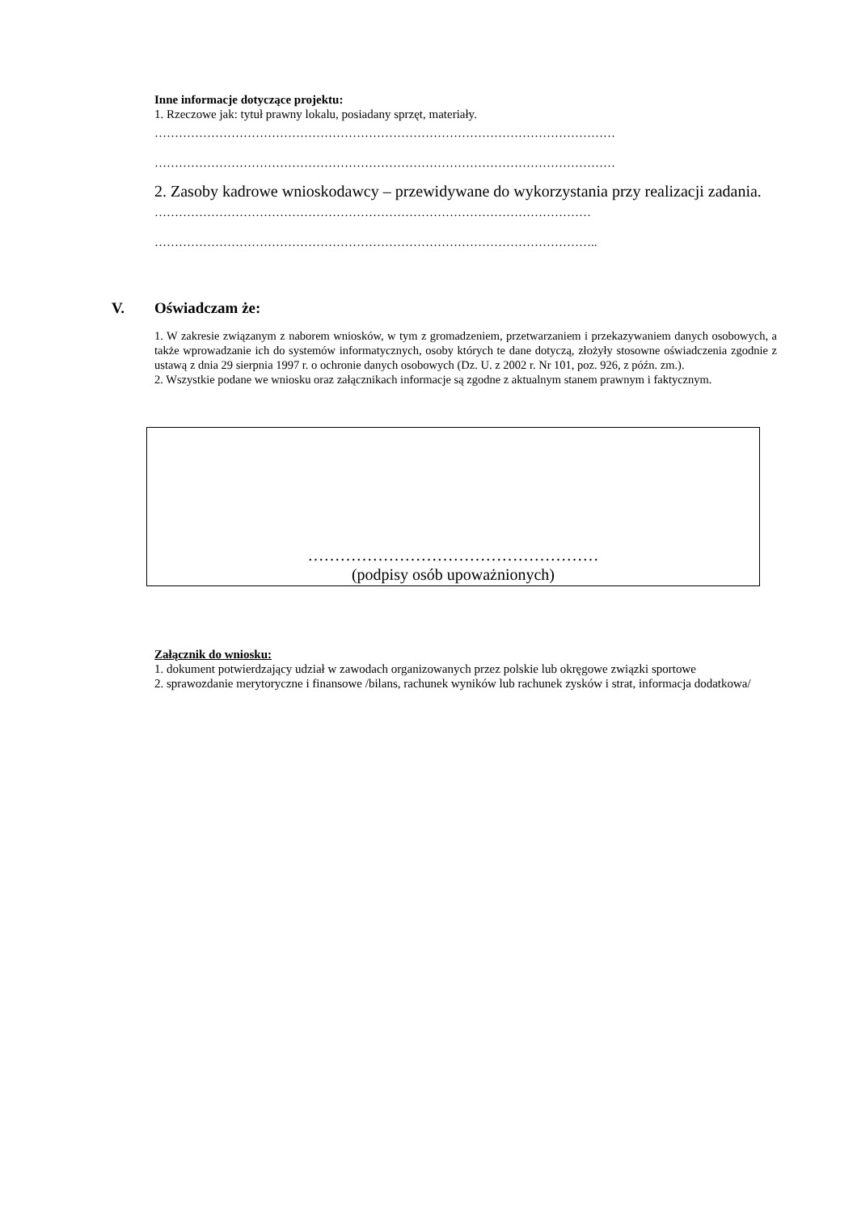Inne informacje dotyczące projektu:
1. Rzeczowe jak: tytuł prawny lokalu, posiadany sprzęt, materiały.
……………………………………………………………………………………………………
……………………………………………………………………………………………………
2. Zasoby kadrowe wnioskodawcy – przewidywane do wykorzystania przy realizacji zadania.
………………………………………………………………………………………………
………………………………………………………………………………………………..
V. Oświadczam że:
1. W zakresie związanym z naborem wniosków, w tym z gromadzeniem, przetwarzaniem i przekazywaniem danych osobowych, a także wprowadzanie ich do systemów informatycznych, osoby których te dane dotyczą, złożyły stosowne oświadczenia zgodnie z ustawą z dnia 29 sierpnia 1997 r. o ochronie danych osobowych (Dz. U. z 2002 r. Nr 101, poz. 926, z późn. zm.).
2. Wszystkie podane we wniosku oraz załącznikach informacje są zgodne z aktualnym stanem prawnym i faktycznym.
………………………………………………
(podpisy osób upoważnionych)
Załącznik do wniosku:
1. dokument potwierdzający udział w zawodach organizowanych przez polskie lub okręgowe związki sportowe
2. sprawozdanie merytoryczne i finansowe /bilans, rachunek wyników lub rachunek zysków i strat, informacja dodatkowa/